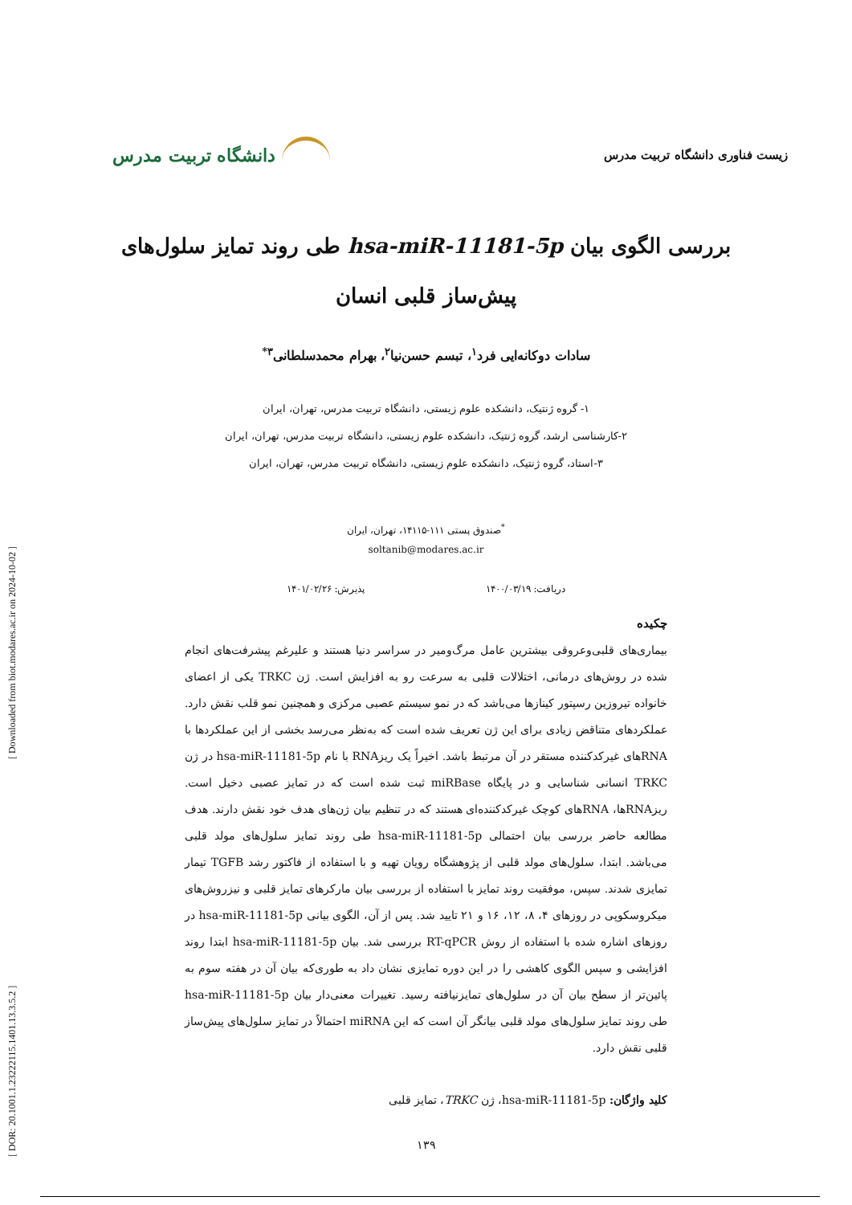[ DOR: 20.1001.1.23222115.1401.13.3.5.2 ] [ Downloaded from biot.modares.ac.ir on 2024-10-02 ]
زیست فناوری دانشگاه تربیت مدرس دانشگاه تربیت مدرس
بررسی الگوی بیان hsa-miR-11181-5p طی روند تمایز سلول‌های
پیش‌ساز قلبی انسان
سادات دوکانه‌ایی فرد<sup>۱</sup>، تبسم حسن‌نیا<sup>۲</sup>، بهرام محمدسلطانی<sup>۳*</sup>
۱- گروه ژنتیک، دانشکده علوم زیستی، دانشگاه تربیت مدرس، تهران، ایران
۲-کارشناسی ارشد، گروه ژنتیک، دانشکده علوم زیستی، دانشگاه تربیت مدرس، تهران، ایران
۳-استاد، گروه ژنتیک، دانشکده علوم زیستی، دانشگاه تربیت مدرس، تهران، ایران
<sup>*</sup> صندوق پستی ۱۱۱-۱۴۱۱۵، تهران، ایران
soltanib@modares.ac.ir
دریافت: ۱۴۰۰/۰۳/۱۹ پذیرش: ۱۴۰۱/۰۲/۲۶
چکیده
بیماری‌های قلبی‌وعروقی بیشترین عامل مرگ‌ومیر در سراسر دنیا هستند و علیرغم پیشرفت‌های انجام شده در روش‌های درمانی، اختلالات قلبی به سرعت رو به افزایش است. ژن TRKC یکی از اعضای خانواده تیروزین رسپتور کینازها می‌باشد که در نمو سیستم عصبی مرکزی و همچنین نمو قلب نقش دارد. عملکردهای متناقض زیادی برای این ژن تعریف شده است که به‌نظر می‌رسد بخشی از این عملکردها با RNAهای غیرکدکننده مستقر در آن مرتبط باشد. اخیراً یک ریزRNA با نام hsa-miR-11181-5p در ژن TRKC انسانی شناسایی و در پایگاه miRBase ثبت شده است که در تمایز عصبی دخیل است. ریزRNAها، RNAهای کوچک غیرکدکننده‌ای هستند که در تنظیم بیان ژن‌های هدف خود نقش دارند. هدف مطالعه حاضر بررسی بیان احتمالی hsa-miR-11181-5p طی روند تمایز سلول‌های مولد قلبی می‌باشد. ابتدا، سلول‌های مولد قلبی از پژوهشگاه رویان تهیه و با استفاده از فاکتور رشد TGFB تیمار تمایزی شدند. سپس، موفقیت روند تمایز با استفاده از بررسی بیان مارکرهای تمایز قلبی و نیزروش‌های میکروسکوپی در روزهای ۴، ۸، ۱۲، ۱۶ و ۲۱ تایید شد. پس از آن، الگوی بیانی hsa-miR-11181-5p در روزهای اشاره شده با استفاده از روش RT-qPCR بررسی شد. بیان hsa-miR-11181-5p ابتدا روند افزایشی و سپس الگوی کاهشی را در این دوره تمایزی نشان داد به طوری‌که بیان آن در هفته سوم به پائین‌تر از سطح بیان آن در سلول‌های تمایزنیافته رسید. تغییرات معنی‌دار بیان hsa-miR-11181-5p طی روند تمایز سلول‌های مولد قلبی بیانگر آن است که این miRNA احتمالاً در تمایز سلول‌های پیش‌ساز قلبی نقش دارد.
کلید واژگان: hsa-miR-11181-5p، ژن TRKC، تمایز قلبی
۱۳۹